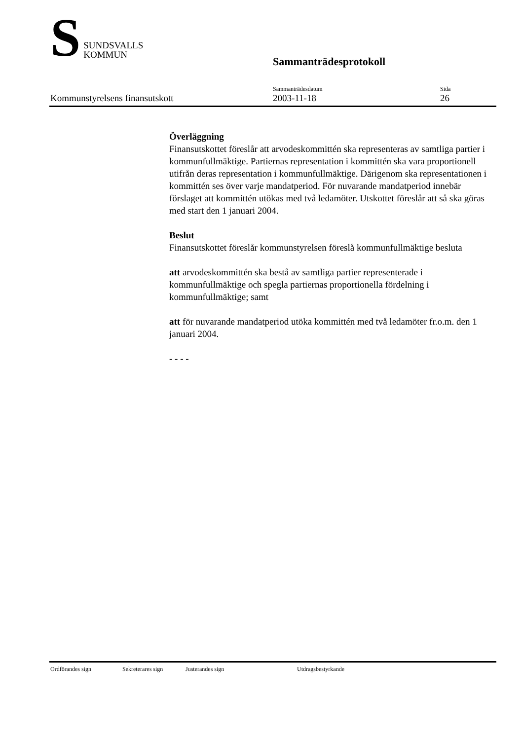S
SUNDSVALLS
KOMMUN
Sammanträdesprotokoll
Kommunstyrelsens finansutskott
Sammanträdesdatum
2003-11-18
Sida
26
Överläggning
Finansutskottet föreslår att arvodeskommittén ska representeras av samtliga partier i kommunfullmäktige. Partiernas representation i kommittén ska vara proportionell utifrån deras representation i kommunfullmäktige. Därigenom ska representationen i kommittén ses över varje mandatperiod. För nuvarande mandatperiod innebär förslaget att kommittén utökas med två ledamöter. Utskottet föreslår att så ska göras med start den 1 januari 2004.
Beslut
Finansutskottet föreslår kommunstyrelsen föreslå kommunfullmäktige besluta
att arvodeskommittén ska bestå av samtliga partier representerade i kommunfullmäktige och spegla partiernas proportionella fördelning i kommunfullmäktige; samt
att för nuvarande mandatperiod utöka kommittén med två ledamöter fr.o.m. den 1 januari 2004.
- - - -
Ordförandes sign Sekreterares sign Justerandes sign Utdragsbestyrkande